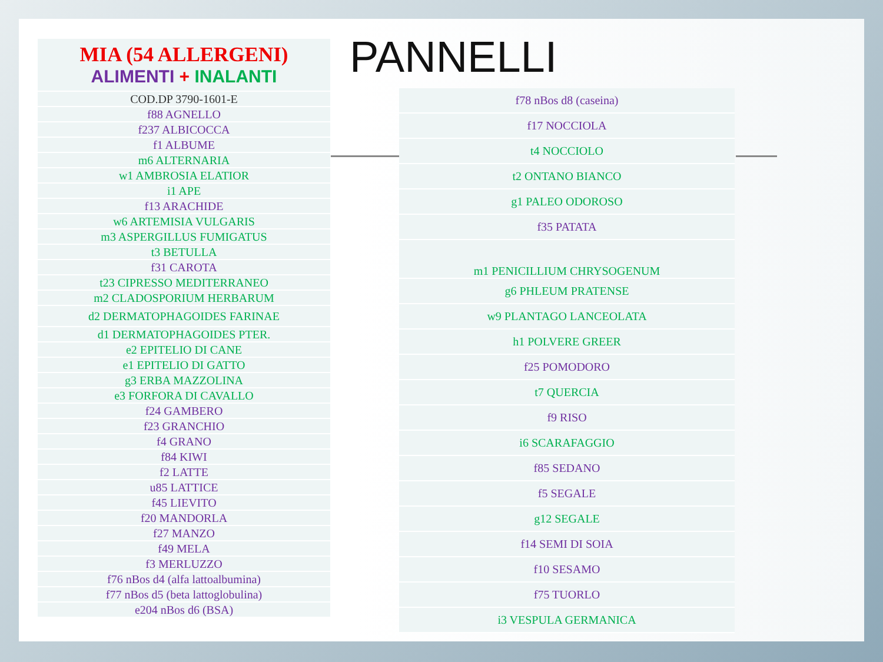| MIA (54 ALLERGENI) ALIMENTI + INALANTI |
| COD.DP 3790-1601-E |
| f88 AGNELLO |
| f237 ALBICOCCA |
| f1 ALBUME |
| m6 ALTERNARIA |
| w1 AMBROSIA ELATIOR |
| i1 APE |
| f13 ARACHIDE |
| w6 ARTEMISIA VULGARIS |
| m3 ASPERGILLUS FUMIGATUS |
| t3 BETULLA |
| f31 CAROTA |
| t23 CIPRESSO MEDITERRANEO |
| m2 CLADOSPORIUM HERBARUM |
| d2 DERMATOPHAGOIDES FARINAE |
| d1 DERMATOPHAGOIDES PTER. |
| e2 EPITELIO DI CANE |
| e1 EPITELIO DI GATTO |
| g3 ERBA MAZZOLINA |
| e3 FORFORA DI CAVALLO |
| f24 GAMBERO |
| f23 GRANCHIO |
| f4 GRANO |
| f84 KIWI |
| f2 LATTE |
| u85 LATTICE |
| f45 LIEVITO |
| f20 MANDORLA |
| f27 MANZO |
| f49 MELA |
| f3 MERLUZZO |
| f76 nBos d4 (alfa lattoalbumina) |
| f77 nBos d5 (beta lattoglobulina) |
| e204 nBos d6 (BSA) |
PANNELLI
| f78 nBos d8 (caseina) |
| f17 NOCCIOLA |
| t4 NOCCIOLO |
| t2 ONTANO BIANCO |
| g1 PALEO ODOROSO |
| f35 PATATA |
| m1 PENICILLIUM CHRYSOGENUM |
| g6 PHLEUM PRATENSE |
| w9 PLANTAGO LANCEOLATA |
| h1 POLVERE GREER |
| f25 POMODORO |
| t7 QUERCIA |
| f9 RISO |
| i6 SCARAFAGGIO |
| f85 SEDANO |
| f5 SEGALE |
| g12 SEGALE |
| f14 SEMI DI SOIA |
| f10 SESAMO |
| f75 TUORLO |
| i3 VESPULA GERMANICA |